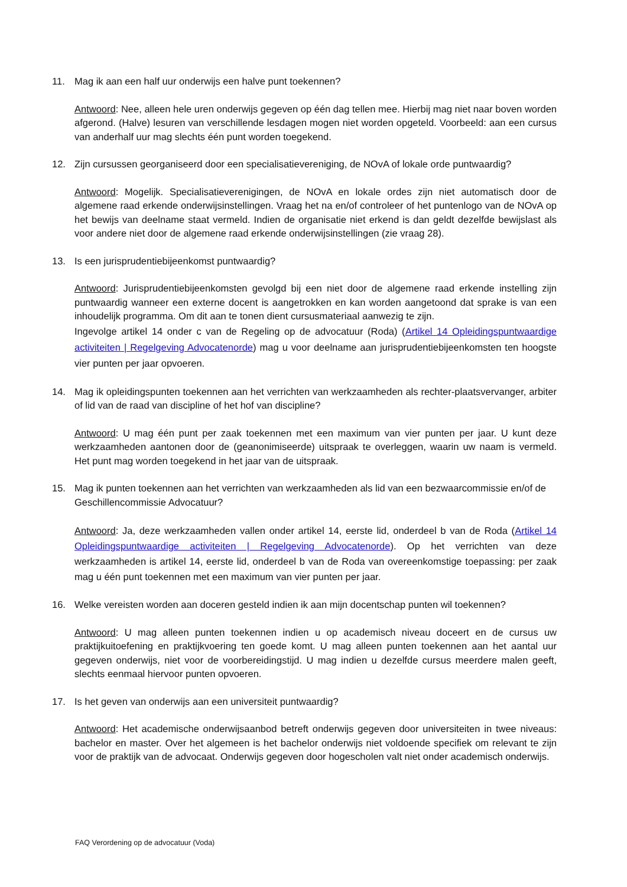11. Mag ik aan een half uur onderwijs een halve punt toekennen?
Antwoord: Nee, alleen hele uren onderwijs gegeven op één dag tellen mee. Hierbij mag niet naar boven worden afgerond. (Halve) lesuren van verschillende lesdagen mogen niet worden opgeteld. Voorbeeld: aan een cursus van anderhalf uur mag slechts één punt worden toegekend.
12. Zijn cursussen georganiseerd door een specialisatievereniging, de NOvA of lokale orde puntwaardig?
Antwoord: Mogelijk. Specialisatieverenigingen, de NOvA en lokale ordes zijn niet automatisch door de algemene raad erkende onderwijsinstellingen. Vraag het na en/of controleer of het puntenlogo van de NOvA op het bewijs van deelname staat vermeld. Indien de organisatie niet erkend is dan geldt dezelfde bewijslast als voor andere niet door de algemene raad erkende onderwijsinstellingen (zie vraag 28).
13. Is een jurisprudentiebijeenkomst puntwaardig?
Antwoord: Jurisprudentiebijeenkomsten gevolgd bij een niet door de algemene raad erkende instelling zijn puntwaardig wanneer een externe docent is aangetrokken en kan worden aangetoond dat sprake is van een inhoudelijk programma. Om dit aan te tonen dient cursusmateriaal aanwezig te zijn.
Ingevolge artikel 14 onder c van de Regeling op de advocatuur (Roda) (Artikel 14 Opleidingspuntwaardige activiteiten | Regelgeving Advocatenorde) mag u voor deelname aan jurisprudentiebijeenkomsten ten hoogste vier punten per jaar opvoeren.
14. Mag ik opleidingspunten toekennen aan het verrichten van werkzaamheden als rechter-plaatsvervanger, arbiter of lid van de raad van discipline of het hof van discipline?
Antwoord: U mag één punt per zaak toekennen met een maximum van vier punten per jaar. U kunt deze werkzaamheden aantonen door de (geanonimiseerde) uitspraak te overleggen, waarin uw naam is vermeld. Het punt mag worden toegekend in het jaar van de uitspraak.
15. Mag ik punten toekennen aan het verrichten van werkzaamheden als lid van een bezwaarcommissie en/of de Geschillencommissie Advocatuur?
Antwoord: Ja, deze werkzaamheden vallen onder artikel 14, eerste lid, onderdeel b van de Roda (Artikel 14 Opleidingspuntwaardige activiteiten | Regelgeving Advocatenorde). Op het verrichten van deze werkzaamheden is artikel 14, eerste lid, onderdeel b van de Roda van overeenkomstige toepassing: per zaak mag u één punt toekennen met een maximum van vier punten per jaar.
16. Welke vereisten worden aan doceren gesteld indien ik aan mijn docentschap punten wil toekennen?
Antwoord: U mag alleen punten toekennen indien u op academisch niveau doceert en de cursus uw praktijkuitoefening en praktijkvoering ten goede komt. U mag alleen punten toekennen aan het aantal uur gegeven onderwijs, niet voor de voorbereidingstijd. U mag indien u dezelfde cursus meerdere malen geeft, slechts eenmaal hiervoor punten opvoeren.
17. Is het geven van onderwijs aan een universiteit puntwaardig?
Antwoord: Het academische onderwijsaanbod betreft onderwijs gegeven door universiteiten in twee niveaus: bachelor en master. Over het algemeen is het bachelor onderwijs niet voldoende specifiek om relevant te zijn voor de praktijk van de advocaat. Onderwijs gegeven door hogescholen valt niet onder academisch onderwijs.
FAQ Verordening op de advocatuur (Voda)